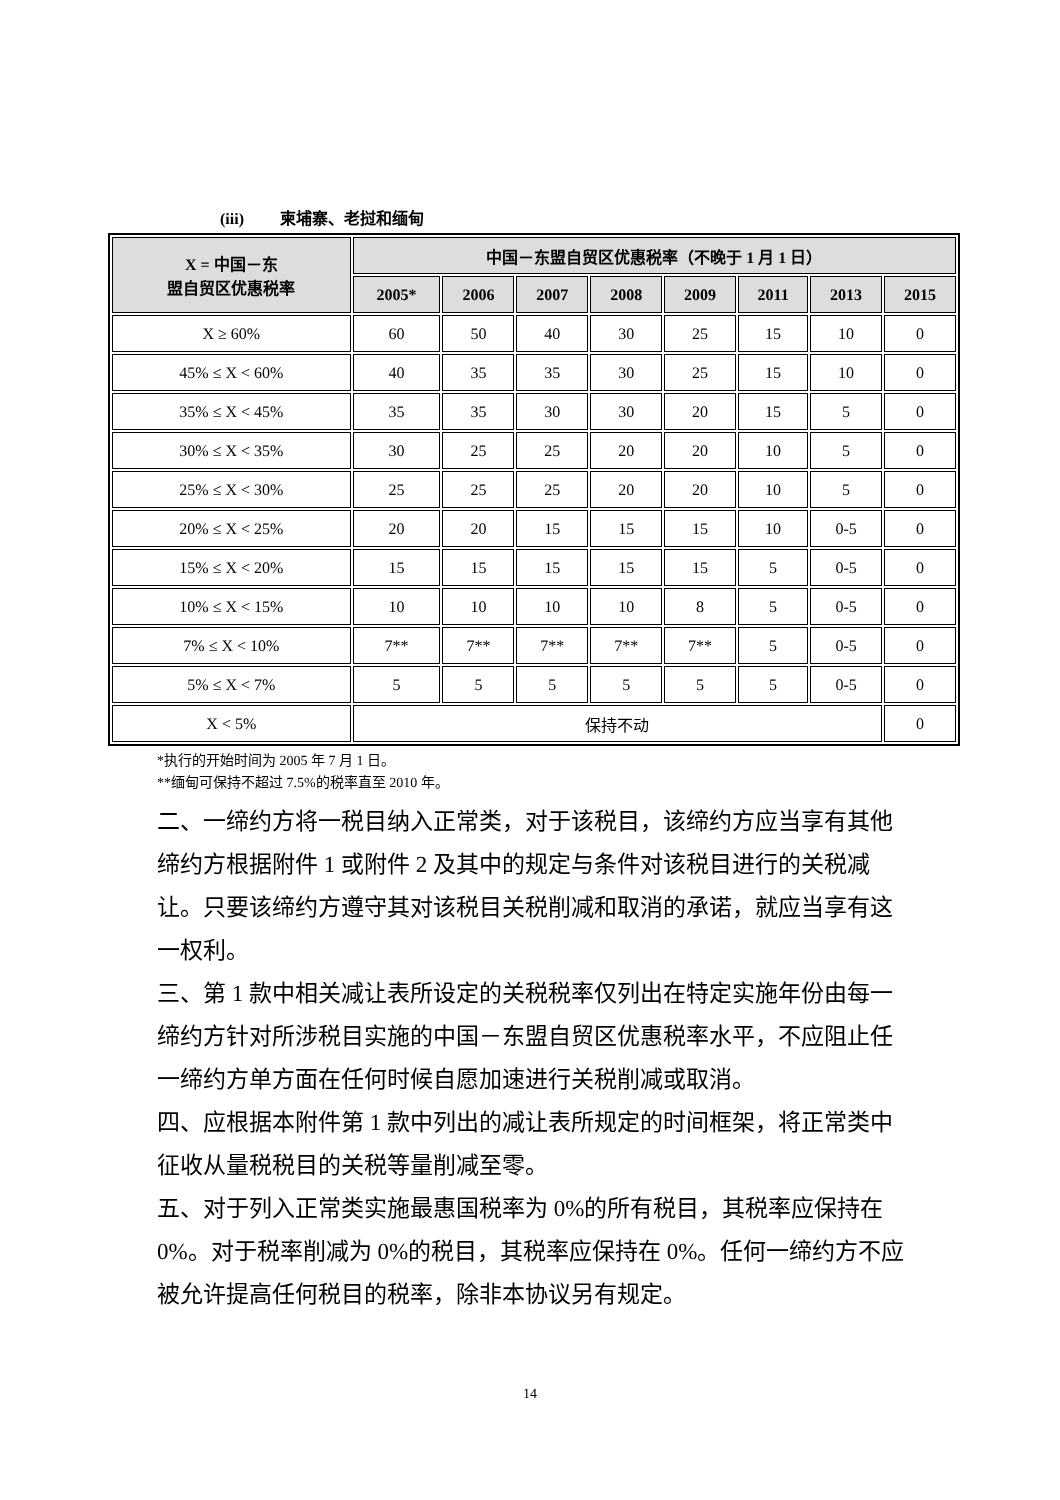(iii) 柬埔寨、老挝和缅甸
| X = 中国－东 盟自贸区优惠税率 | 中国－东盟自贸区优惠税率（不晚于 1 月 1 日） | | | | | | | |
| --- | --- | --- | --- | --- | --- | --- | --- | --- |
| | 2005* | 2006 | 2007 | 2008 | 2009 | 2011 | 2013 | 2015 |
| X ≥ 60% | 60 | 50 | 40 | 30 | 25 | 15 | 10 | 0 |
| 45% ≤ X < 60% | 40 | 35 | 35 | 30 | 25 | 15 | 10 | 0 |
| 35% ≤ X < 45% | 35 | 35 | 30 | 30 | 20 | 15 | 5 | 0 |
| 30% ≤ X < 35% | 30 | 25 | 25 | 20 | 20 | 10 | 5 | 0 |
| 25% ≤ X < 30% | 25 | 25 | 25 | 20 | 20 | 10 | 5 | 0 |
| 20% ≤ X < 25% | 20 | 20 | 15 | 15 | 15 | 10 | 0-5 | 0 |
| 15% ≤ X < 20% | 15 | 15 | 15 | 15 | 15 | 5 | 0-5 | 0 |
| 10% ≤ X < 15% | 10 | 10 | 10 | 10 | 8 | 5 | 0-5 | 0 |
| 7% ≤ X < 10% | 7** | 7** | 7** | 7** | 7** | 5 | 0-5 | 0 |
| 5% ≤ X < 7% | 5 | 5 | 5 | 5 | 5 | 5 | 0-5 | 0 |
| X < 5% | 保持不动 | | | | | | | 0 |
*执行的开始时间为 2005 年 7 月 1 日。
**缅甸可保持不超过 7.5%的税率直至 2010 年。
二、一缔约方将一税目纳入正常类，对于该税目，该缔约方应当享有其他缔约方根据附件 1 或附件 2 及其中的规定与条件对该税目进行的关税减让。只要该缔约方遵守其对该税目关税削减和取消的承诺，就应当享有这一权利。
三、第 1 款中相关减让表所设定的关税税率仅列出在特定实施年份由每一缔约方针对所涉税目实施的中国－东盟自贸区优惠税率水平，不应阻止任一缔约方单方面在任何时候自愿加速进行关税削减或取消。
四、应根据本附件第 1 款中列出的减让表所规定的时间框架，将正常类中征收从量税税目的关税等量削减至零。
五、对于列入正常类实施最惠国税率为 0%的所有税目，其税率应保持在 0%。对于税率削减为 0%的税目，其税率应保持在 0%。任何一缔约方不应被允许提高任何税目的税率，除非本协议另有规定。
14